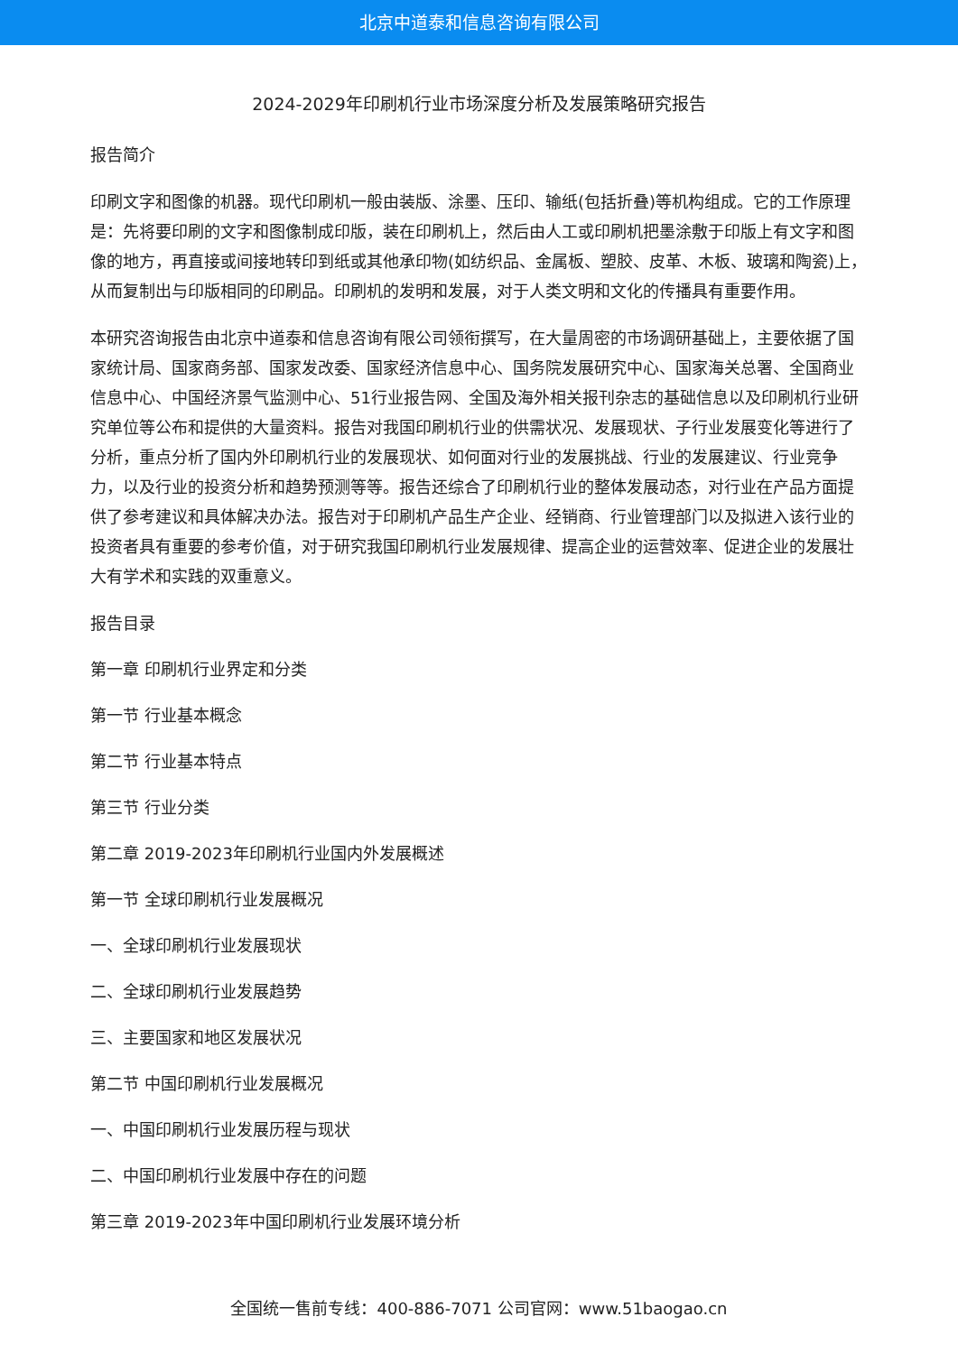北京中道泰和信息咨询有限公司
2024-2029年印刷机行业市场深度分析及发展策略研究报告
报告简介
印刷文字和图像的机器。现代印刷机一般由装版、涂墨、压印、输纸(包括折叠)等机构组成。它的工作原理是：先将要印刷的文字和图像制成印版，装在印刷机上，然后由人工或印刷机把墨涂敷于印版上有文字和图像的地方，再直接或间接地转印到纸或其他承印物(如纺织品、金属板、塑胶、皮革、木板、玻璃和陶瓷)上，从而复制出与印版相同的印刷品。印刷机的发明和发展，对于人类文明和文化的传播具有重要作用。
本研究咨询报告由北京中道泰和信息咨询有限公司领衔撰写，在大量周密的市场调研基础上，主要依据了国家统计局、国家商务部、国家发改委、国家经济信息中心、国务院发展研究中心、国家海关总署、全国商业信息中心、中国经济景气监测中心、51行业报告网、全国及海外相关报刊杂志的基础信息以及印刷机行业研究单位等公布和提供的大量资料。报告对我国印刷机行业的供需状况、发展现状、子行业发展变化等进行了分析，重点分析了国内外印刷机行业的发展现状、如何面对行业的发展挑战、行业的发展建议、行业竞争力，以及行业的投资分析和趋势预测等等。报告还综合了印刷机行业的整体发展动态，对行业在产品方面提供了参考建议和具体解决办法。报告对于印刷机产品生产企业、经销商、行业管理部门以及拟进入该行业的投资者具有重要的参考价值，对于研究我国印刷机行业发展规律、提高企业的运营效率、促进企业的发展壮大有学术和实践的双重意义。
报告目录
第一章 印刷机行业界定和分类
第一节 行业基本概念
第二节 行业基本特点
第三节 行业分类
第二章 2019-2023年印刷机行业国内外发展概述
第一节 全球印刷机行业发展概况
一、全球印刷机行业发展现状
二、全球印刷机行业发展趋势
三、主要国家和地区发展状况
第二节 中国印刷机行业发展概况
一、中国印刷机行业发展历程与现状
二、中国印刷机行业发展中存在的问题
第三章 2019-2023年中国印刷机行业发展环境分析
全国统一售前专线：400-886-7071 公司官网：www.51baogao.cn